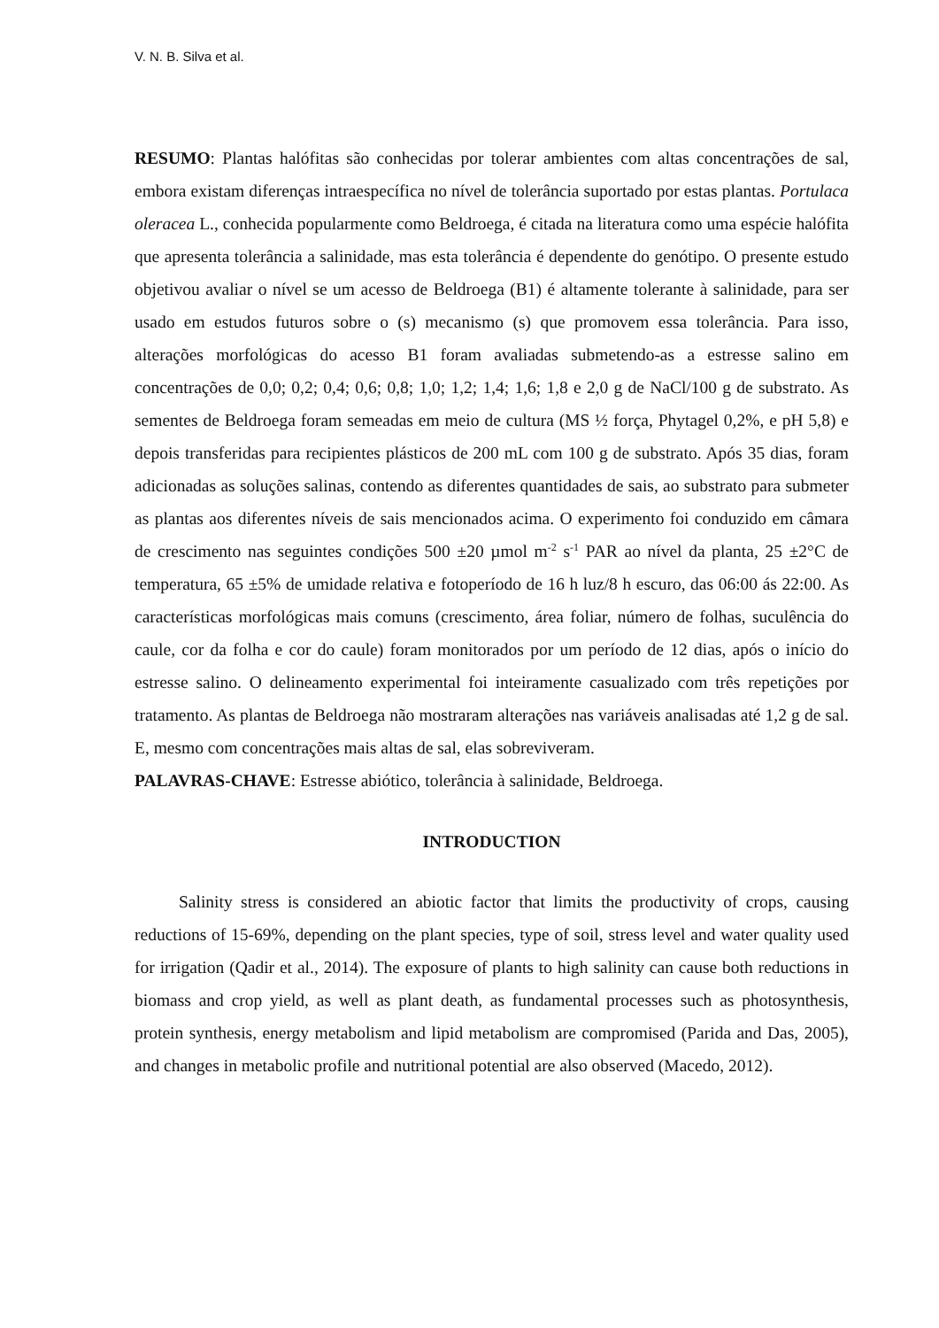V. N. B. Silva et al.
RESUMO: Plantas halófitas são conhecidas por tolerar ambientes com altas concentrações de sal, embora existam diferenças intraespecífica no nível de tolerância suportado por estas plantas. Portulaca oleracea L., conhecida popularmente como Beldroega, é citada na literatura como uma espécie halófita que apresenta tolerância a salinidade, mas esta tolerância é dependente do genótipo. O presente estudo objetivou avaliar o nível se um acesso de Beldroega (B1) é altamente tolerante à salinidade, para ser usado em estudos futuros sobre o (s) mecanismo (s) que promovem essa tolerância. Para isso, alterações morfológicas do acesso B1 foram avaliadas submetendo-as a estresse salino em concentrações de 0,0; 0,2; 0,4; 0,6; 0,8; 1,0; 1,2; 1,4; 1,6; 1,8 e 2,0 g de NaCl/100 g de substrato. As sementes de Beldroega foram semeadas em meio de cultura (MS ½ força, Phytagel 0,2%, e pH 5,8) e depois transferidas para recipientes plásticos de 200 mL com 100 g de substrato. Após 35 dias, foram adicionadas as soluções salinas, contendo as diferentes quantidades de sais, ao substrato para submeter as plantas aos diferentes níveis de sais mencionados acima. O experimento foi conduzido em câmara de crescimento nas seguintes condições 500 ±20 µmol m<sup>-2</sup> s<sup>-1</sup> PAR ao nível da planta, 25 ±2°C de temperatura, 65 ±5% de umidade relativa e fotoperíodo de 16 h luz/8 h escuro, das 06:00 ás 22:00. As características morfológicas mais comuns (crescimento, área foliar, número de folhas, suculência do caule, cor da folha e cor do caule) foram monitorados por um período de 12 dias, após o início do estresse salino. O delineamento experimental foi inteiramente casualizado com três repetições por tratamento. As plantas de Beldroega não mostraram alterações nas variáveis analisadas até 1,2 g de sal. E, mesmo com concentrações mais altas de sal, elas sobreviveram.
PALAVRAS-CHAVE: Estresse abiótico, tolerância à salinidade, Beldroega.
INTRODUCTION
Salinity stress is considered an abiotic factor that limits the productivity of crops, causing reductions of 15-69%, depending on the plant species, type of soil, stress level and water quality used for irrigation (Qadir et al., 2014). The exposure of plants to high salinity can cause both reductions in biomass and crop yield, as well as plant death, as fundamental processes such as photosynthesis, protein synthesis, energy metabolism and lipid metabolism are compromised (Parida and Das, 2005), and changes in metabolic profile and nutritional potential are also observed (Macedo, 2012).